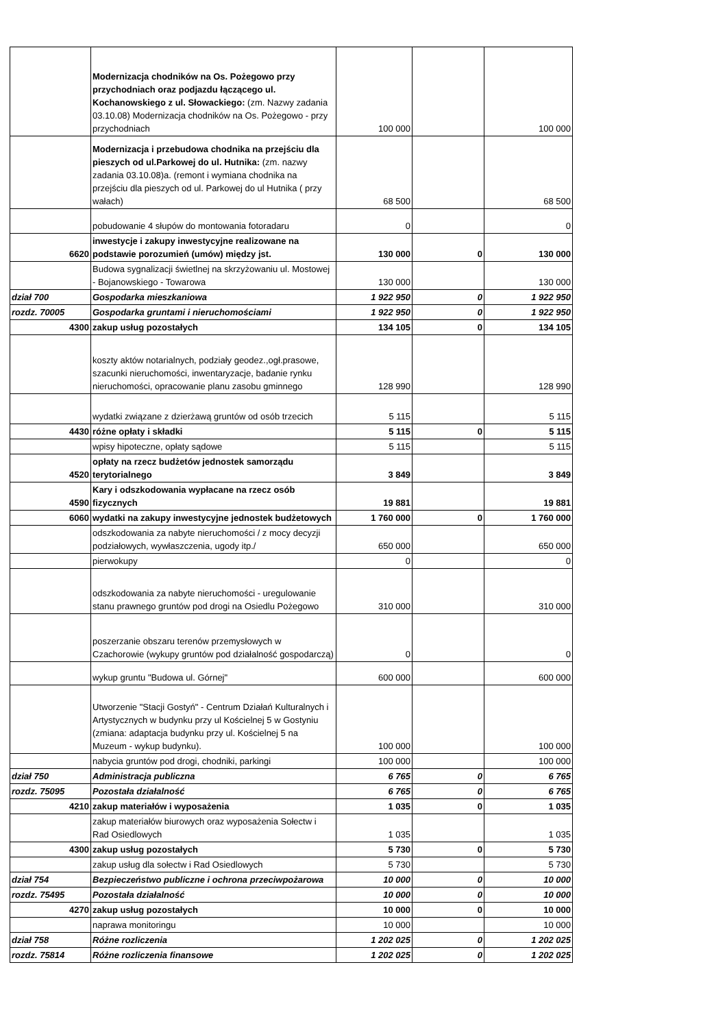| | Modernizacja chodników na Os. Pożegowo przy przychodniach oraz podjazdu łączącego ul. Kochanowskiego z ul. Słowackiego: (zm. Nazwy zadania 03.10.08) Modernizacja chodników na Os. Pożegowo - przy przychodniach | 100 000 | | 100 000 |
| | Modernizacja i przebudowa chodnika na przejściu dla pieszych od ul.Parkowej do ul. Hutnika: (zm. nazwy zadania 03.10.08)a. (remont i wymiana chodnika na przejściu dla pieszych od ul. Parkowej do ul Hutnika ( przy wałach) | 68 500 | | 68 500 |
| | pobudowanie 4 słupów do montowania fotoradaru | 0 | | 0 |
| 6620 | inwestycje i zakupy inwestycyjne realizowane na podstawie porozumień (umów) między jst. | 130 000 | 0 | 130 000 |
| | Budowa sygnalizacji świetlnej na skrzyżowaniu ul. Mostowej - Bojanowskiego - Towarowa | 130 000 | | 130 000 |
| dział 700 | Gospodarka mieszkaniowa | 1 922 950 | 0 | 1 922 950 |
| rozdz. 70005 | Gospodarka gruntami i nieruchomościami | 1 922 950 | 0 | 1 922 950 |
| 4300 | zakup usług pozostałych | 134 105 | 0 | 134 105 |
| | koszty aktów notarialnych, podziały geodez.,ogł.prasowe, szacunki nieruchomości, inwentaryzacje, badanie rynku nieruchomości, opracowanie planu zasobu gminnego | 128 990 | | 128 990 |
| | wydatki związane z dzierżawą gruntów od osób trzecich | 5 115 | | 5 115 |
| 4430 | różne opłaty i składki | 5 115 | 0 | 5 115 |
| | wpisy hipoteczne, opłaty sądowe | 5 115 | | 5 115 |
| 4520 | opłaty na rzecz budżetów jednostek samorządu terytorialnego | 3 849 | | 3 849 |
| 4590 | Kary i odszkodowania wypłacane na rzecz osób fizycznych | 19 881 | | 19 881 |
| 6060 | wydatki na zakupy inwestycyjne jednostek budżetowych | 1 760 000 | 0 | 1 760 000 |
| | odszkodowania za nabyte nieruchomości / z mocy decyzji podziałowych, wywłaszczenia, ugody itp./ | 650 000 | | 650 000 |
| | pierwokupy | 0 | | 0 |
| | odszkodowania za nabyte nieruchomości - uregulowanie stanu prawnego gruntów pod drogi na Osiedlu Pożegowo | 310 000 | | 310 000 |
| | poszerzanie obszaru terenów przemysłowych w Czachorowie (wykupy gruntów pod działalność gospodarczą) | 0 | | 0 |
| | wykup gruntu "Budowa ul. Górnej" | 600 000 | | 600 000 |
| | Utworzenie "Stacji Gostyń" - Centrum Działań Kulturalnych i Artystycznych w budynku przy ul Kościelnej 5 w Gostyniu (zmiana: adaptacja budynku przy ul. Kościelnej 5 na Muzeum - wykup budynku). | 100 000 | | 100 000 |
| | nabycia gruntów pod drogi, chodniki, parkingi | 100 000 | | 100 000 |
| dział 750 | Administracja publiczna | 6 765 | 0 | 6 765 |
| rozdz. 75095 | Pozostała działalność | 6 765 | 0 | 6 765 |
| 4210 | zakup materiałów i wyposażenia | 1 035 | 0 | 1 035 |
| | zakup materiałów biurowych oraz wyposażenia Sołectw i Rad Osiedlowych | 1 035 | | 1 035 |
| 4300 | zakup usług pozostałych | 5 730 | 0 | 5 730 |
| | zakup usług dla sołectw i Rad Osiedlowych | 5 730 | | 5 730 |
| dział 754 | Bezpieczeństwo publiczne i ochrona przeciwpożarowa | 10 000 | 0 | 10 000 |
| rozdz. 75495 | Pozostała działalność | 10 000 | 0 | 10 000 |
| 4270 | zakup usług pozostałych | 10 000 | 0 | 10 000 |
| | naprawa monitoringu | 10 000 | | 10 000 |
| dział 758 | Różne rozliczenia | 1 202 025 | 0 | 1 202 025 |
| rozdz. 75814 | Różne rozliczenia finansowe | 1 202 025 | 0 | 1 202 025 |